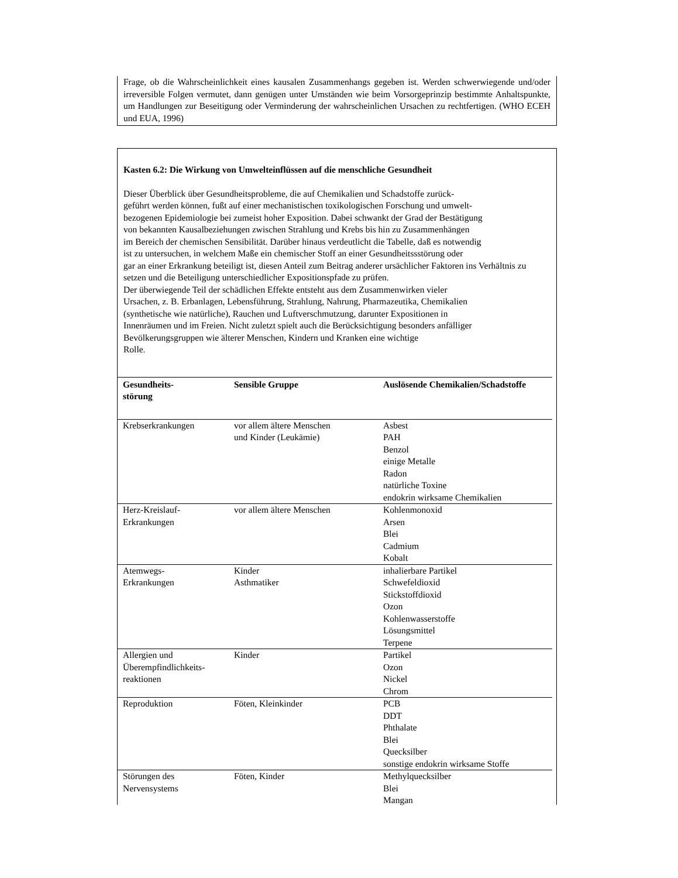Frage, ob die Wahrscheinlichkeit eines kausalen Zusammenhangs gegeben ist. Werden schwerwiegende und/oder irreversible Folgen vermutet, dann genügen unter Umständen wie beim Vorsorgeprinzip bestimmte Anhaltspunkte, um Handlungen zur Beseitigung oder Verminderung der wahrscheinlichen Ursachen zu rechtfertigen. (WHO ECEH und EUA, 1996)
Kasten 6.2: Die Wirkung von Umwelteinflüssen auf die menschliche Gesundheit
Dieser Überblick über Gesundheitsprobleme, die auf Chemikalien und Schadstoffe zurück-
geführt werden können, fußt auf einer mechanistischen toxikologischen Forschung und umwelt-
bezogenen Epidemiologie bei zumeist hoher Exposition. Dabei schwankt der Grad der Bestätigung
von bekannten Kausalbeziehungen zwischen Strahlung und Krebs bis hin zu Zusammenhängen
im Bereich der chemischen Sensibilität. Darüber hinaus verdeutlicht die Tabelle, daß es notwendig
ist zu untersuchen, in welchem Maße ein chemischer Stoff an einer Gesundheitssstörung oder
gar an einer Erkrankung beteiligt ist, diesen Anteil zum Beitrag anderer ursächlicher Faktoren ins Verhältnis zu setzen und die Beteiligung unterschiedlicher Expositionspfade zu prüfen.
Der überwiegende Teil der schädlichen Effekte entsteht aus dem Zusammenwirken vieler
Ursachen, z. B. Erbanlagen, Lebensführung, Strahlung, Nahrung, Pharmazeutika, Chemikalien
(synthetische wie natürliche), Rauchen und Luftverschmutzung, darunter Expositionen in
Innenräumen und im Freien. Nicht zuletzt spielt auch die Berücksichtigung besonders anfälliger Bevölkerungsgruppen wie älterer Menschen, Kindern und Kranken eine wichtige
Rolle.
| Gesundheits- störung | Sensible Gruppe | Auslösende Chemikalien/Schadstoffe |
| --- | --- | --- |
| Krebserkrankungen | vor allem ältere Menschen und Kinder (Leukämie) | Asbest PAH Benzol einige Metalle Radon natürliche Toxine endokrin wirksame Chemikalien |
| Herz-Kreislauf- Erkrankungen | vor allem ältere Menschen | Kohlenmonoxid Arsen Blei Cadmium Kobalt |
| Atemwegs- Erkrankungen | Kinder Asthmatiker | inhalierbare Partikel Schwefeldioxid Stickstoffdioxid Ozon Kohlenwasserstoffe Lösungsmittel Terpene |
| Allergien und Überempfindlichkeits- reaktionen | Kinder | Partikel Ozon Nickel Chrom |
| Reproduktion | Föten, Kleinkinder | PCB DDT Phthalate Blei Quecksilber sonstige endokrin wirksame Stoffe |
| Störungen des Nervensystems | Föten, Kinder | Methylquecksilber Blei Mangan |